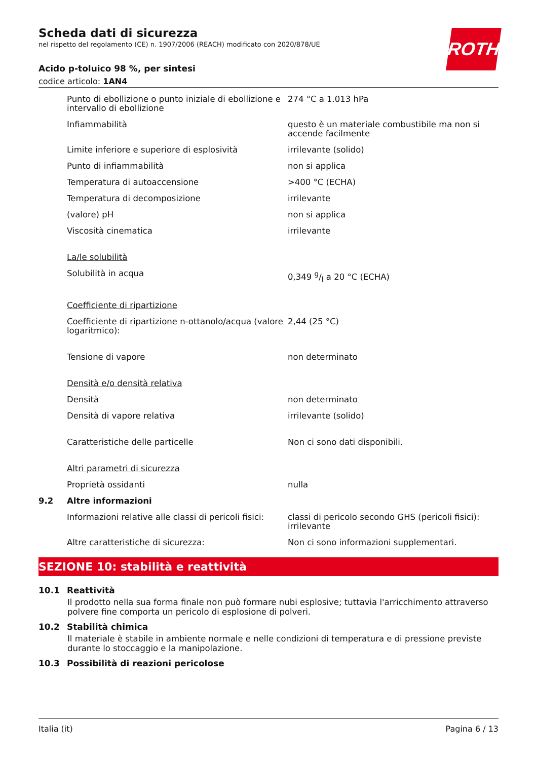Scheda dati di sicurezza
nel rispetto del regolamento (CE) n. 1907/2006 (REACH) modificato con 2020/878/UE
ROTH
Acido p-toluico 98 %, per sintesi
codice articolo: 1AN4
| | Punto di ebollizione o punto iniziale di ebollizione e intervallo di ebollizione | 274 °C a 1.013 hPa |
| | Infiammabilità | questo è un materiale combustibile ma non si accende facilmente |
| | Limite inferiore e superiore di esplosività | irrilevante (solido) |
| | Punto di infiammabilità | non si applica |
| | Temperatura di autoaccensione | >400 °C (ECHA) |
| | Temperatura di decomposizione | irrilevante |
| | (valore) pH | non si applica |
| | Viscosità cinematica | irrilevante |
| | La/le solubilità | |
| | Solubilità in acqua | 0,349 g/l a 20 °C (ECHA) |
| | Coefficiente di ripartizione | |
| | Coefficiente di ripartizione n-ottanolo/acqua (valore logaritmico): | 2,44 (25 °C) |
| | Tensione di vapore | non determinato |
| | Densità e/o densità relativa | |
| | Densità | non determinato |
| | Densità di vapore relativa | irrilevante (solido) |
| | Caratteristiche delle particelle | Non ci sono dati disponibili. |
| | Altri parametri di sicurezza | |
| | Proprietà ossidanti | nulla |
| 9.2 | Altre informazioni | |
| | Informazioni relative alle classi di pericoli fisici: | classi di pericolo secondo GHS (pericoli fisici): irrilevante |
| | Altre caratteristiche di sicurezza: | Non ci sono informazioni supplementari. |
SEZIONE 10: stabilità e reattività
10.1 Reattività
Il prodotto nella sua forma finale non può formare nubi esplosive; tuttavia l'arricchimento attraverso polvere fine comporta un pericolo di esplosione di polveri.
10.2 Stabilità chimica
Il materiale è stabile in ambiente normale e nelle condizioni di temperatura e di pressione previste durante lo stoccaggio e la manipolazione.
10.3 Possibilità di reazioni pericolose
Italia (it) Pagina 6 / 13